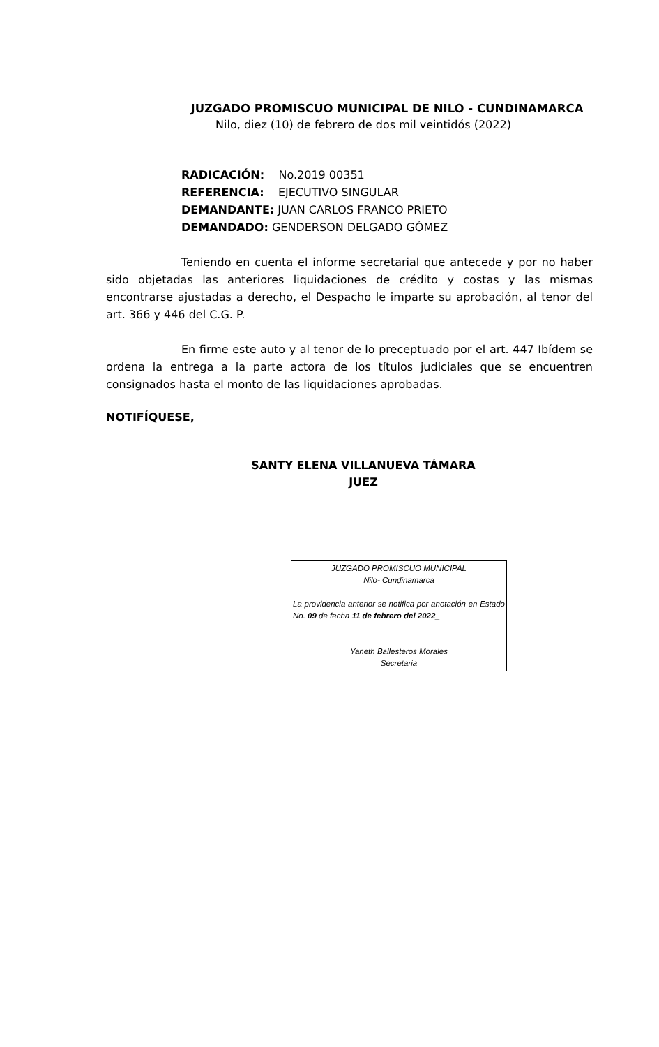JUZGADO PROMISCUO MUNICIPAL DE NILO - CUNDINAMARCA
Nilo, diez (10) de febrero de dos mil veintidós (2022)
RADICACIÓN: No.2019 00351
REFERENCIA: EJECUTIVO SINGULAR
DEMANDANTE: JUAN CARLOS FRANCO PRIETO
DEMANDADO: GENDERSON DELGADO GÓMEZ
Teniendo en cuenta el informe secretarial que antecede y por no haber sido objetadas las anteriores liquidaciones de crédito y costas y las mismas encontrarse ajustadas a derecho, el Despacho le imparte su aprobación, al tenor del art. 366 y 446 del C.G. P.
En firme este auto y al tenor de lo preceptuado por el art. 447 Ibídem se ordena la entrega a la parte actora de los títulos judiciales que se encuentren consignados hasta el monto de las liquidaciones aprobadas.
NOTIFÍQUESE,
SANTY ELENA VILLANUEVA TÁMARA
JUEZ
JUZGADO PROMISCUO MUNICIPAL
Nilo- Cundinamarca
La providencia anterior se notifica por anotación en Estado No. 09 de fecha 11 de febrero del 2022_
Yaneth Ballesteros Morales
Secretaria